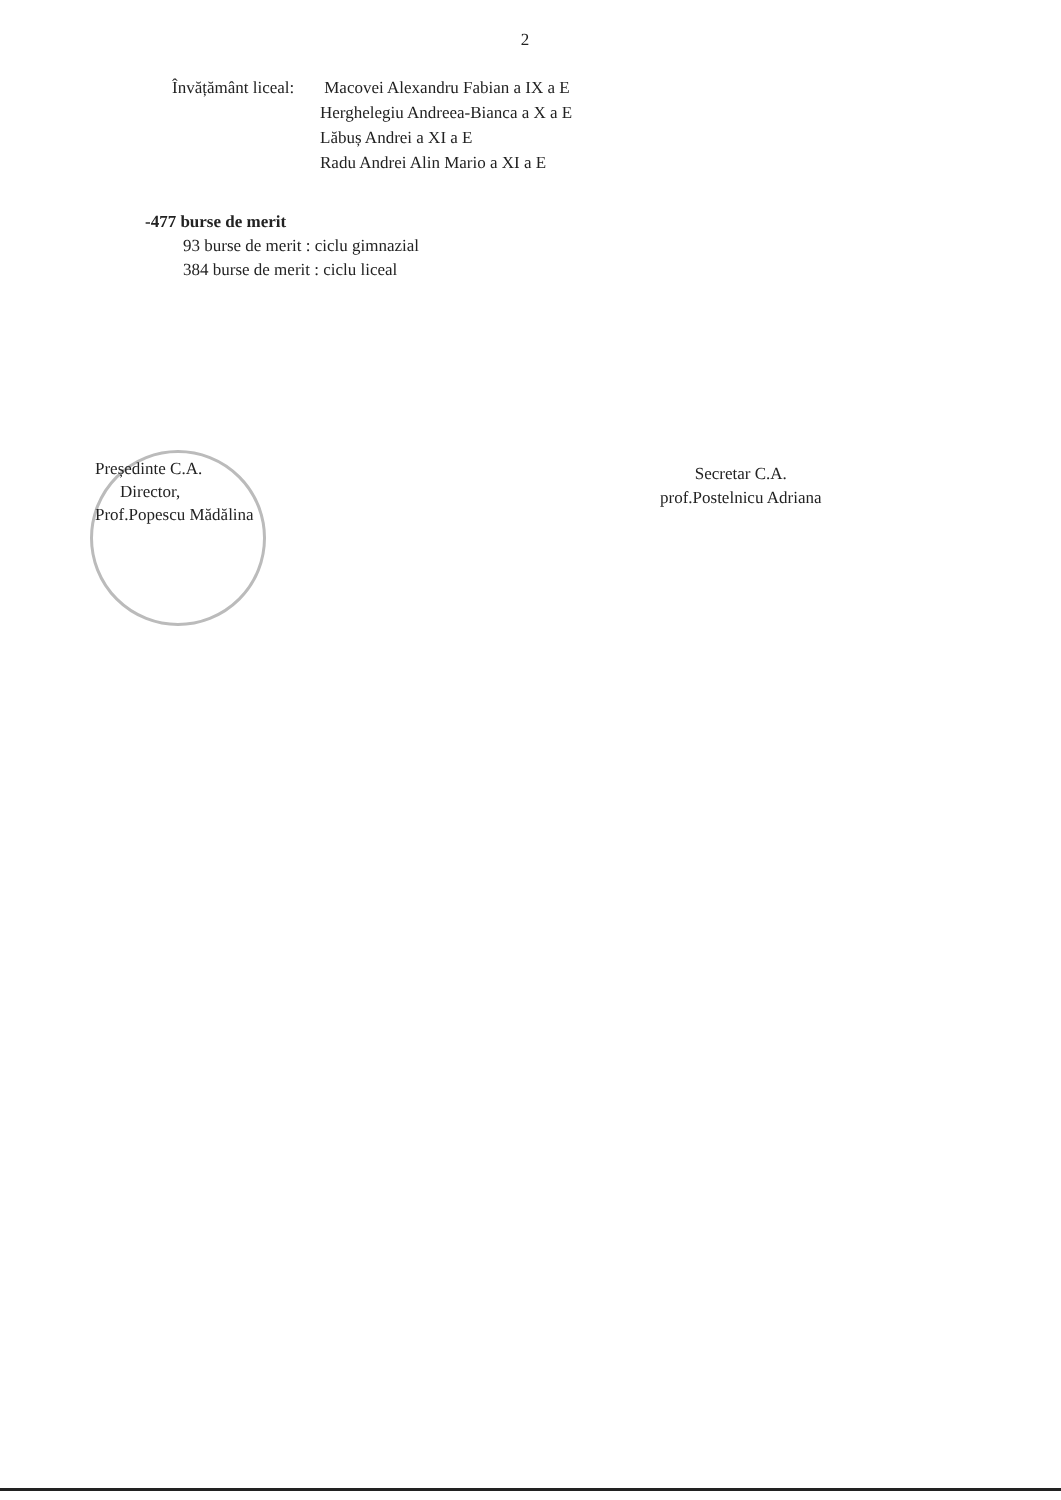2
Învățământ liceal: Macovei Alexandru Fabian a IX a E
Herghelegiu Andreea-Bianca a X a E
Lăbuș Andrei a XI a E
Radu Andrei Alin Mario a XI a E
-477 burse de merit
93 burse de merit : ciclu gimnazial
384 burse de merit : ciclu liceal
Președinte C.A.
Director,
Prof.Popescu Mădălina
Secretar C.A.
prof.Postelnicu Adriana